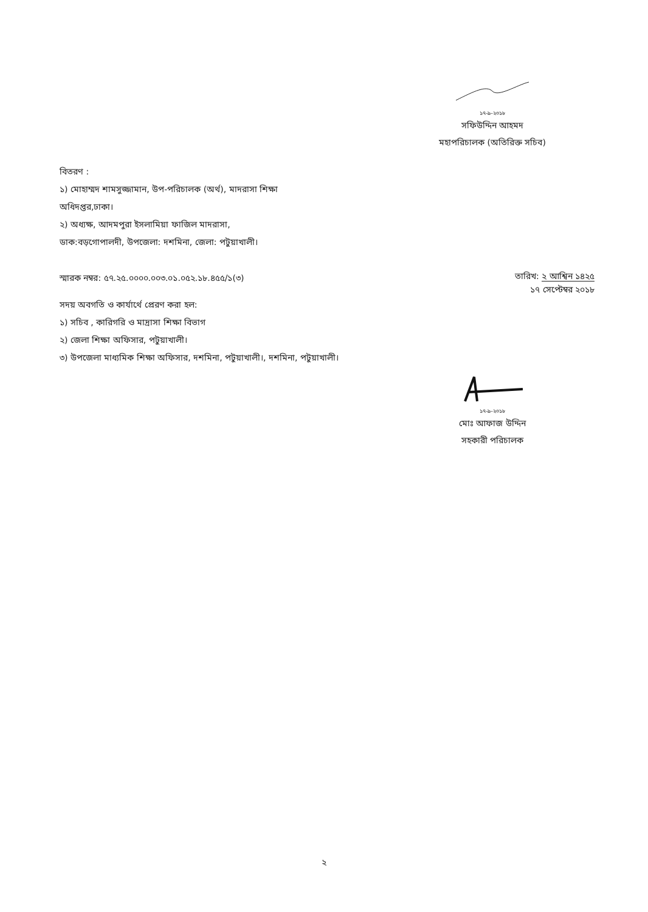১৭-৯-২০১৮
সফিউদ্দিন আহমদ
মহাপরিচালক (অতিরিক্ত সচিব)
বিতরণ :
১) মোহাম্মদ শামসুজ্জামান, উপ-পরিচালক (অর্থ), মাদরাসা শিক্ষা
অধিদপ্তর,ঢাকা।
২) অধ্যক্ষ, আদমপুরা ইসলামিয়া ফাজিল মাদরাসা,
ডাক:বড়গোপালদী, উপজেলা: দশমিনা, জেলা: পটুয়াখালী।
স্মারক নম্বর: ৫৭.২৫.০০০০.০০৩.০১.০৫২.১৮.৪৫৫/১(৩)
তারিখ: ২ আশ্বিন ১৪২৫
১৭ সেপ্টেম্বর ২০১৮
সদয় অবগতি ও কার্যার্থে প্রেরণ করা হল:
১) সচিব , কারিগরি ও মাদ্রাসা শিক্ষা বিভাগ
২) জেলা শিক্ষা অফিসার, পটুয়াখালী।
৩) উপজেলা মাধ্যমিক শিক্ষা অফিসার, দশমিনা, পটুয়াখালী।, দশমিনা, পটুয়াখালী।
১৭-৯-২০১৮
মোঃ আফাজ উদ্দিন
সহকারী পরিচালক
২